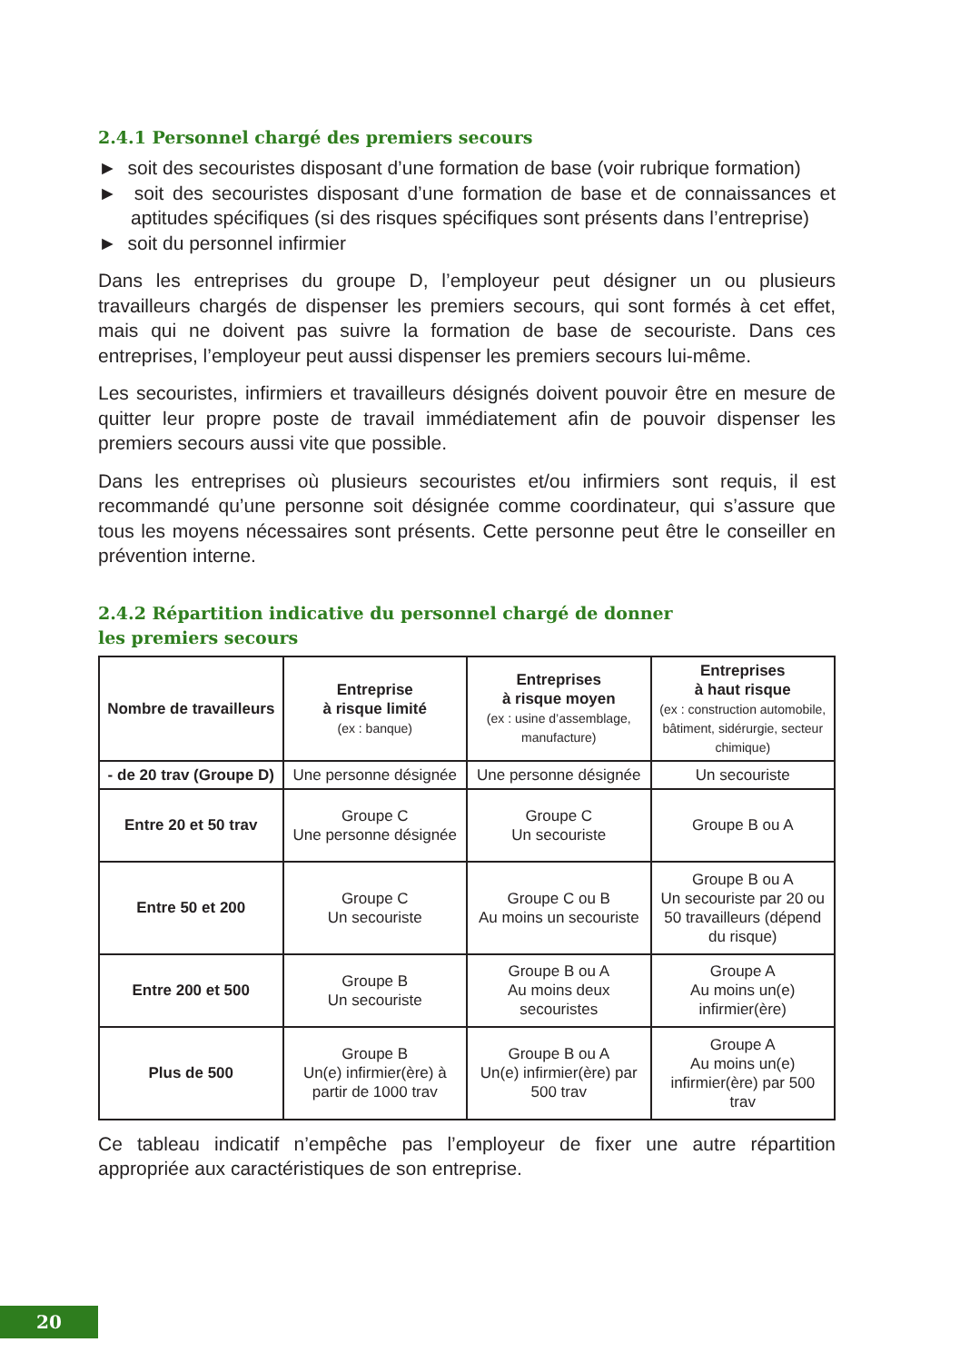2.4.1 Personnel chargé des premiers secours
► soit des secouristes disposant d’une formation de base (voir rubrique formation)
► soit des secouristes disposant d’une formation de base et de connaissances et aptitudes spécifiques (si des risques spécifiques sont présents dans l’entreprise)
► soit du personnel infirmier
Dans les entreprises du groupe D, l’employeur peut désigner un ou plusieurs travailleurs chargés de dispenser les premiers secours, qui sont formés à cet effet, mais qui ne doivent pas suivre la formation de base de secouriste. Dans ces entreprises, l’employeur peut aussi dispenser les premiers secours lui-même.
Les secouristes, infirmiers et travailleurs désignés doivent pouvoir être en mesure de quitter leur propre poste de travail immédiatement afin de pouvoir dispenser les premiers secours aussi vite que possible.
Dans les entreprises où plusieurs secouristes et/ou infirmiers sont requis, il est recommandé qu’une personne soit désignée comme coordinateur, qui s’assure que tous les moyens nécessaires sont présents. Cette personne peut être le conseiller en prévention interne.
2.4.2 Répartition indicative du personnel chargé de donner
les premiers secours
| Nombre de travailleurs | Entreprise à risque limité (ex : banque) | Entreprises à risque moyen (ex : usine d’assemblage, manufacture) | Entreprises à haut risque (ex : construction automobile, bâtiment, sidérurgie, secteur chimique) |
| --- | --- | --- | --- |
| - de 20 trav (Groupe D) | Une personne désignée | Une personne désignée | Un secouriste |
| Entre 20 et 50 trav | Groupe C Une personne désignée | Groupe C Un secouriste | Groupe B ou A |
| Entre 50 et 200 | Groupe C Un secouriste | Groupe C ou B Au moins un secouriste | Groupe B ou A Un secouriste par 20 ou 50 travailleurs (dépend du risque) |
| Entre 200 et 500 | Groupe B Un secouriste | Groupe B ou A Au moins deux secouristes | Groupe A Au moins un(e) infirmier(ère) |
| Plus de 500 | Groupe B Un(e) infirmier(ère) à partir de 1000 trav | Groupe B ou A Un(e) infirmier(ère) par 500 trav | Groupe A Au moins un(e) infirmier(ère) par 500 trav |
Ce tableau indicatif n’empêche pas l’employeur de fixer une autre répartition appropriée aux caractéristiques de son entreprise.
20